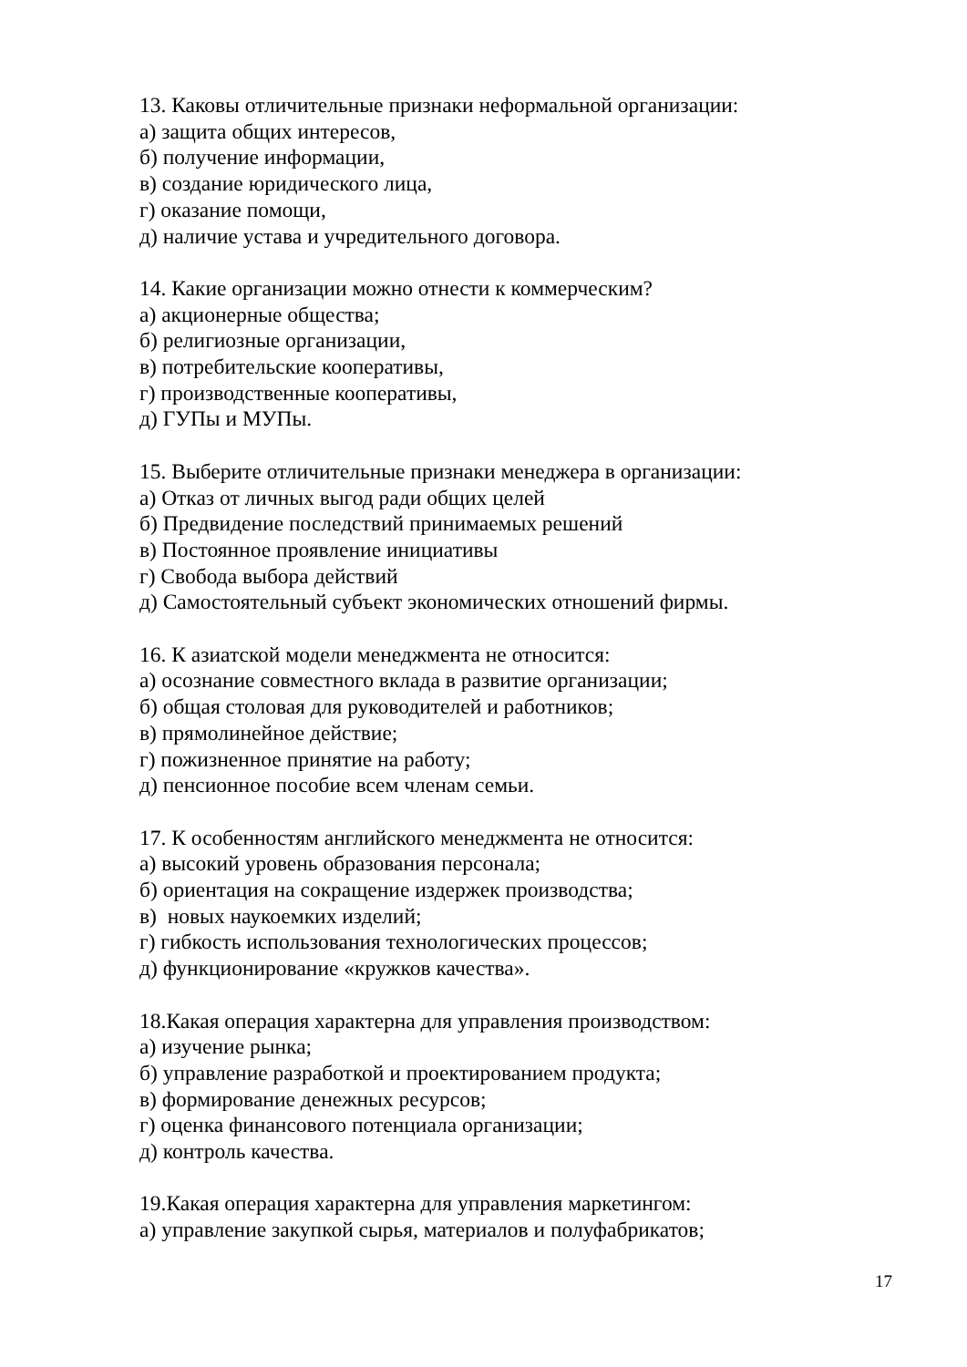13. Каковы отличительные признаки неформальной организации:
а) защита общих интересов,
б) получение информации,
в) создание юридического лица,
г) оказание помощи,
д) наличие устава и учредительного договора.
14. Какие организации можно отнести к коммерческим?
а) акционерные общества;
б) религиозные организации,
в) потребительские кооперативы,
г) производственные кооперативы,
д) ГУПы и МУПы.
15. Выберите отличительные признаки менеджера в организации:
а) Отказ от личных выгод ради общих целей
б) Предвидение последствий принимаемых решений
в) Постоянное проявление инициативы
г) Свобода выбора действий
д) Самостоятельный субъект экономических отношений фирмы.
16. К азиатской модели менеджмента не относится:
а) осознание совместного вклада в развитие организации;
б) общая столовая для руководителей и работников;
в) прямолинейное действие;
г) пожизненное принятие на работу;
д) пенсионное пособие всем членам семьи.
17. К особенностям английского менеджмента не относится:
а) высокий уровень образования персонала;
б) ориентация на сокращение издержек производства;
в) новых наукоемких изделий;
г) гибкость использования технологических процессов;
д) функционирование «кружков качества».
18.Какая операция характерна для управления производством:
а) изучение рынка;
б) управление разработкой и проектированием продукта;
в) формирование денежных ресурсов;
г) оценка финансового потенциала организации;
д) контроль качества.
19.Какая операция характерна для управления маркетингом:
а) управление закупкой сырья, материалов и полуфабрикатов;
17